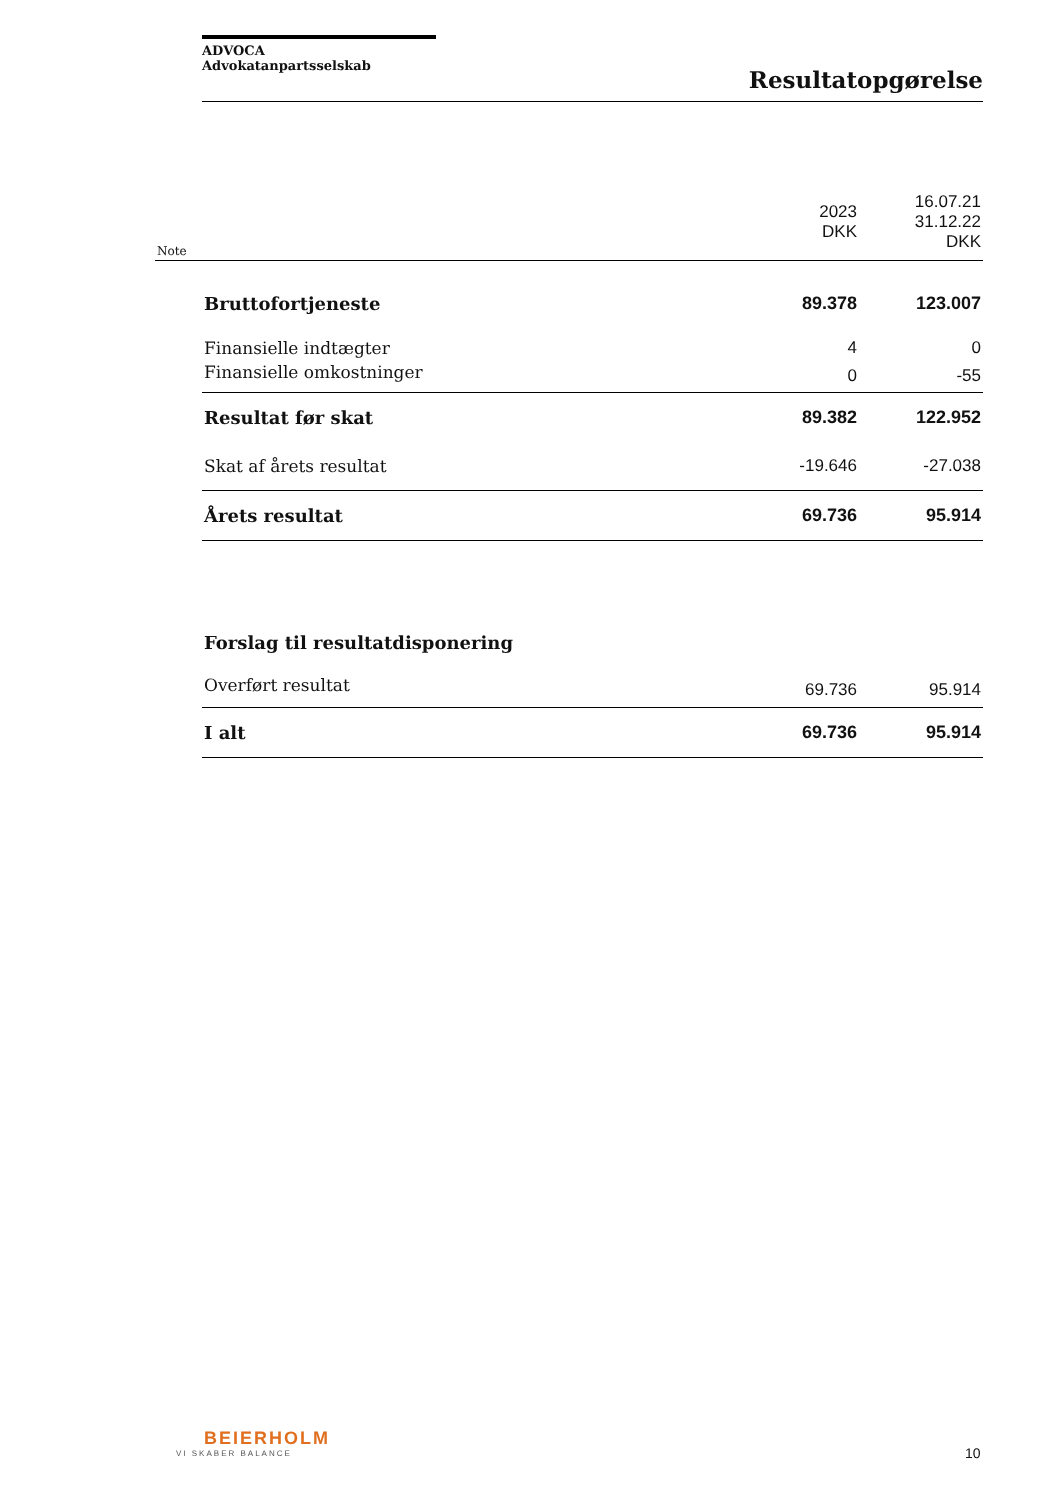ADVOCA Advokatanpartsselskab
Resultatopgørelse
| Note | | 2023 DKK | 16.07.21 31.12.22 DKK |
| | Bruttofortjeneste | 89.378 | 123.007 |
| | Finansielle indtægter | 4 | 0 |
| | Finansielle omkostninger | 0 | -55 |
| | Resultat før skat | 89.382 | 122.952 |
| | Skat af årets resultat | -19.646 | -27.038 |
| | Årets resultat | 69.736 | 95.914 |
| | Forslag til resultatdisponering | | |
| | Overført resultat | 69.736 | 95.914 |
| | I alt | 69.736 | 95.914 |
BEIERHOLM
VI SKABER BALANCE
10